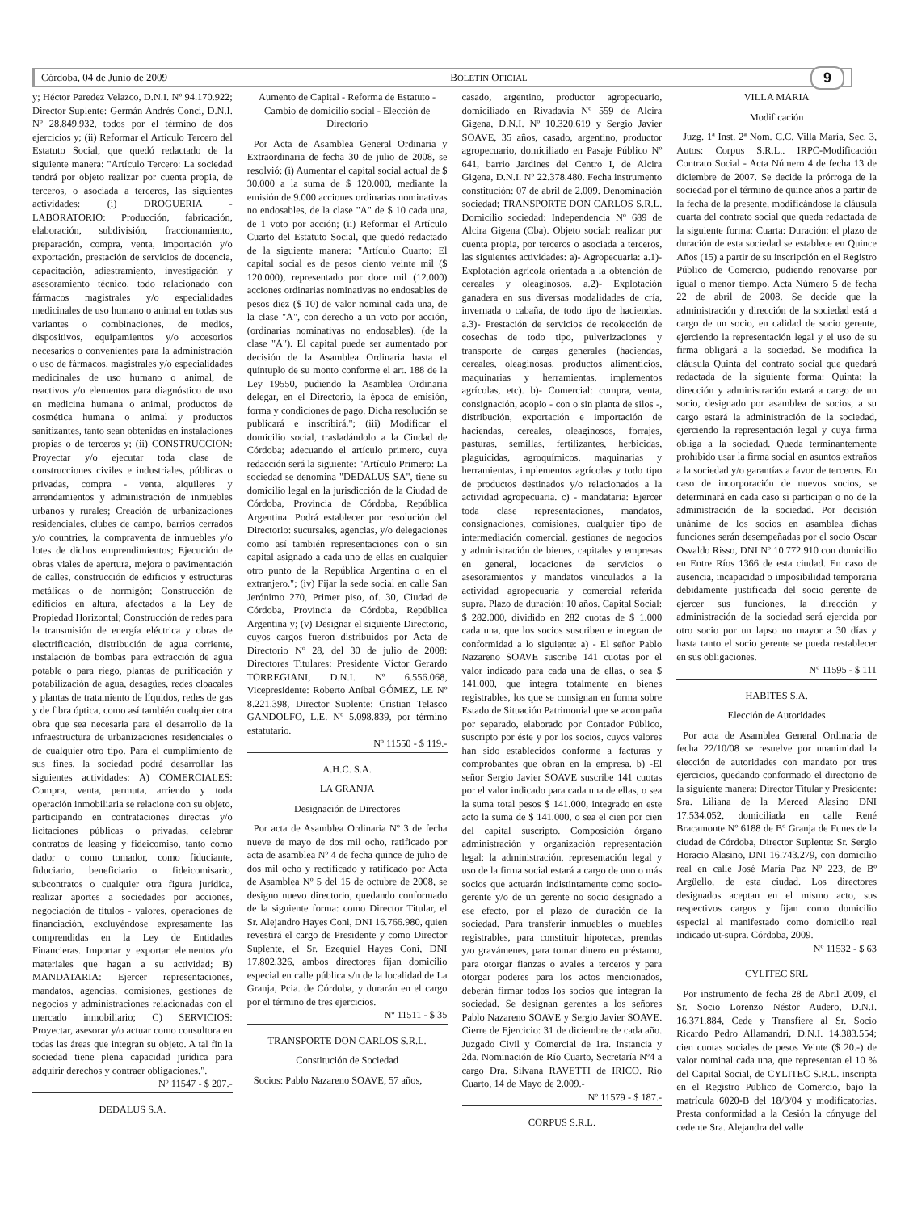Córdoba, 04 de Junio de 2009 BOLETÍN OFICIAL 9
y; Héctor Paredez Velazco, D.N.I. Nº 94.170.922; Director Suplente: Germán Andrés Conci, D.N.I. Nº 28.849.932, todos por el término de dos ejercicios y; (ii) Reformar el Artículo Tercero del Estatuto Social, que quedó redactado de la siguiente manera: "Artículo Tercero: La sociedad tendrá por objeto realizar por cuenta propia, de terceros, o asociada a terceros, las siguientes actividades: (i) DROGUERIA - LABORATORIO: Producción, fabricación, elaboración, subdivisión, fraccionamiento, preparación, compra, venta, importación y/o exportación, prestación de servicios de docencia, capacitación, adiestramiento, investigación y asesoramiento técnico, todo relacionado con fármacos magistrales y/o especialidades medicinales de uso humano o animal en todas sus variantes o combinaciones, de medios, dispositivos, equipamientos y/o accesorios necesarios o convenientes para la administración o uso de fármacos, magistrales y/o especialidades medicinales de uso humano o animal, de reactivos y/o elementos para diagnóstico de uso en medicina humana o animal, productos de cosmética humana o animal y productos sanitizantes, tanto sean obtenidas en instalaciones propias o de terceros y; (ii) CONSTRUCCION: Proyectar y/o ejecutar toda clase de construcciones civiles e industriales, públicas o privadas, compra - venta, alquileres y arrendamientos y administración de inmuebles urbanos y rurales; Creación de urbanizaciones residenciales, clubes de campo, barrios cerrados y/o countries, la compraventa de inmuebles y/o lotes de dichos emprendimientos; Ejecución de obras viales de apertura, mejora o pavimentación de calles, construcción de edificios y estructuras metálicas o de hormigón; Construcción de edificios en altura, afectados a la Ley de Propiedad Horizontal; Construcción de redes para la transmisión de energía eléctrica y obras de electrificación, distribución de agua corriente, instalación de bombas para extracción de agua potable o para riego, plantas de purificación y potabilización de agua, desagües, redes cloacales y plantas de tratamiento de líquidos, redes de gas y de fibra óptica, como así también cualquier otra obra que sea necesaria para el desarrollo de la infraestructura de urbanizaciones residenciales o de cualquier otro tipo. Para el cumplimiento de sus fines, la sociedad podrá desarrollar las siguientes actividades: A) COMERCIALES: Compra, venta, permuta, arriendo y toda operación inmobiliaria se relacione con su objeto, participando en contrataciones directas y/o licitaciones públicas o privadas, celebrar contratos de leasing y fideicomiso, tanto como dador o como tomador, como fiduciante, fiduciario, beneficiario o fideicomisario, subcontratos o cualquier otra figura jurídica, realizar aportes a sociedades por acciones, negociación de títulos - valores, operaciones de financiación, excluyéndose expresamente las comprendidas en la Ley de Entidades Financieras. Importar y exportar elementos y/o materiales que hagan a su actividad; B) MANDATARIA: Ejercer representaciones, mandatos, agencias, comisiones, gestiones de negocios y administraciones relacionadas con el mercado inmobiliario; C) SERVICIOS: Proyectar, asesorar y/o actuar como consultora en todas las áreas que integran su objeto. A tal fin la sociedad tiene plena capacidad jurídica para adquirir derechos y contraer obligaciones.".
Nº 11547 - $ 207.-
DEDALUS S.A.
Aumento de Capital - Reforma de Estatuto - Cambio de domicilio social - Elección de Directorio
Por Acta de Asamblea General Ordinaria y Extraordinaria de fecha 30 de julio de 2008, se resolvió: (i) Aumentar el capital social actual de $ 30.000 a la suma de $ 120.000, mediante la emisión de 9.000 acciones ordinarias nominativas no endosables, de la clase "A" de $ 10 cada una, de 1 voto por acción; (ii) Reformar el Artículo Cuarto del Estatuto Social, que quedó redactado de la siguiente manera: "Artículo Cuarto: El capital social es de pesos ciento veinte mil ($ 120.000), representado por doce mil (12.000) acciones ordinarias nominativas no endosables de pesos diez ($ 10) de valor nominal cada una, de la clase "A", con derecho a un voto por acción, (ordinarias nominativas no endosables), (de la clase "A"). El capital puede ser aumentado por decisión de la Asamblea Ordinaria hasta el quíntuplo de su monto conforme el art. 188 de la Ley 19550, pudiendo la Asamblea Ordinaria delegar, en el Directorio, la época de emisión, forma y condiciones de pago. Dicha resolución se publicará e inscribirá."; (iii) Modificar el domicilio social, trasladándolo a la Ciudad de Córdoba; adecuando el artículo primero, cuya redacción será la siguiente: "Artículo Primero: La sociedad se denomina "DEDALUS SA", tiene su domicilio legal en la jurisdicción de la Ciudad de Córdoba, Provincia de Córdoba, República Argentina. Podrá establecer por resolución del Directorio: sucursales, agencias, y/o delegaciones como así también representaciones con o sin capital asignado a cada uno de ellas en cualquier otro punto de la República Argentina o en el extranjero."; (iv) Fijar la sede social en calle San Jerónimo 270, Primer piso, of. 30, Ciudad de Córdoba, Provincia de Córdoba, República Argentina y; (v) Designar el siguiente Directorio, cuyos cargos fueron distribuidos por Acta de Directorio Nº 28, del 30 de julio de 2008: Directores Titulares: Presidente Víctor Gerardo TORREGIANI, D.N.I. Nº 6.556.068, Vicepresidente: Roberto Aníbal GÓMEZ, LE Nº 8.221.398, Director Suplente: Cristian Telasco GANDOLFO, L.E. Nº 5.098.839, por término estatutario.
Nº 11550 - $ 119.-
A.H.C. S.A.
LA GRANJA
Designación de Directores
Por acta de Asamblea Ordinaria Nº 3 de fecha nueve de mayo de dos mil ocho, ratificado por acta de asamblea Nº 4 de fecha quince de julio de dos mil ocho y rectificado y ratificado por Acta de Asamblea Nº 5 del 15 de octubre de 2008, se designo nuevo directorio, quedando conformado de la siguiente forma: como Director Titular, el Sr. Alejandro Hayes Coni, DNI 16.766.980, quien revestirá el cargo de Presidente y como Director Suplente, el Sr. Ezequiel Hayes Coni, DNI 17.802.326, ambos directores fijan domicilio especial en calle pública s/n de la localidad de La Granja, Pcia. de Córdoba, y durarán en el cargo por el término de tres ejercicios.
Nº 11511 - $ 35
TRANSPORTE DON CARLOS S.R.L.
Constitución de Sociedad
Socios: Pablo Nazareno SOAVE, 57 años,
casado, argentino, productor agropecuario, domiciliado en Rivadavia Nº 559 de Alcira Gigena, D.N.I. Nº 10.320.619 y Sergio Javier SOAVE, 35 años, casado, argentino, productor agropecuario, domiciliado en Pasaje Público Nº 641, barrio Jardines del Centro I, de Alcira Gigena, D.N.I. Nº 22.378.480. Fecha instrumento constitución: 07 de abril de 2.009. Denominación sociedad; TRANSPORTE DON CARLOS S.R.L. Domicilio sociedad: Independencia Nº 689 de Alcira Gigena (Cba). Objeto social: realizar por cuenta propia, por terceros o asociada a terceros, las siguientes actividades: a)- Agropecuaria: a.1)- Explotación agrícola orientada a la obtención de cereales y oleaginosos. a.2)- Explotación ganadera en sus diversas modalidades de cría, invernada o cabaña, de todo tipo de haciendas. a.3)- Prestación de servicios de recolección de cosechas de todo tipo, pulverizaciones y transporte de cargas generales (haciendas, cereales, oleaginosas, productos alimenticios, maquinarias y herramientas, implementos agrícolas, etc). b)- Comercial: compra, venta, consignación, acopio - con o sin planta de silos -, distribución, exportación e importación de haciendas, cereales, oleaginosos, forrajes, pasturas, semillas, fertilizantes, herbicidas, plaguicidas, agroquímicos, maquinarias y herramientas, implementos agrícolas y todo tipo de productos destinados y/o relacionados a la actividad agropecuaria. c) - mandataria: Ejercer toda clase representaciones, mandatos, consignaciones, comisiones, cualquier tipo de intermediación comercial, gestiones de negocios y administración de bienes, capitales y empresas en general, locaciones de servicios o asesoramientos y mandatos vinculados a la actividad agropecuaria y comercial referida supra. Plazo de duración: 10 años. Capital Social: $ 282.000, dividido en 282 cuotas de $ 1.000 cada una, que los socios suscriben e integran de conformidad a lo siguiente: a) - El señor Pablo Nazareno SOAVE suscribe 141 cuotas por el valor indicado para cada una de ellas, o sea $ 141.000, que integra totalmente en bienes registrables, los que se consignan en forma sobre Estado de Situación Patrimonial que se acompaña por separado, elaborado por Contador Público, suscripto por éste y por los socios, cuyos valores han sido establecidos conforme a facturas y comprobantes que obran en la empresa. b) -El señor Sergio Javier SOAVE suscribe 141 cuotas por el valor indicado para cada una de ellas, o sea la suma total pesos $ 141.000, integrado en este acto la suma de $ 141.000, o sea el cien por cien del capital suscripto. Composición órgano administración y organización representación legal: la administración, representación legal y uso de la firma social estará a cargo de uno o más socios que actuarán indistintamente como socio-gerente y/o de un gerente no socio designado a ese efecto, por el plazo de duración de la sociedad. Para transferir inmuebles o muebles registrables, para constituir hipotecas, prendas y/o gravámenes, para tomar dinero en préstamo, para otorgar fianzas o avales a terceros y para otorgar poderes para los actos mencionados, deberán firmar todos los socios que integran la sociedad. Se designan gerentes a los señores Pablo Nazareno SOAVE y Sergio Javier SOAVE. Cierre de Ejercicio: 31 de diciembre de cada año. Juzgado Civil y Comercial de 1ra. Instancia y 2da. Nominación de Río Cuarto, Secretaría Nº4 a cargo Dra. Silvana RAVETTI de IRICO. Río Cuarto, 14 de Mayo de 2.009.-
Nº 11579 - $ 187.-
CORPUS S.R.L.
VILLA MARIA
Modificación
Juzg. 1ª Inst. 2ª Nom. C.C. Villa María, Sec. 3, Autos: Corpus S.R.L.. IRPC-Modificación Contrato Social - Acta Número 4 de fecha 13 de diciembre de 2007. Se decide la prórroga de la sociedad por el término de quince años a partir de la fecha de la presente, modificándose la cláusula cuarta del contrato social que queda redactada de la siguiente forma: Cuarta: Duración: el plazo de duración de esta sociedad se establece en Quince Años (15) a partir de su inscripción en el Registro Público de Comercio, pudiendo renovarse por igual o menor tiempo. Acta Número 5 de fecha 22 de abril de 2008. Se decide que la administración y dirección de la sociedad está a cargo de un socio, en calidad de socio gerente, ejerciendo la representación legal y el uso de su firma obligará a la sociedad. Se modifica la cláusula Quinta del contrato social que quedará redactada de la siguiente forma: Quinta: la dirección y administración estará a cargo de un socio, designado por asamblea de socios, a su cargo estará la administración de la sociedad, ejerciendo la representación legal y cuya firma obliga a la sociedad. Queda terminantemente prohibido usar la firma social en asuntos extraños a la sociedad y/o garantías a favor de terceros. En caso de incorporación de nuevos socios, se determinará en cada caso si participan o no de la administración de la sociedad. Por decisión unánime de los socios en asamblea dichas funciones serán desempeñadas por el socio Oscar Osvaldo Risso, DNI Nº 10.772.910 con domicilio en Entre Ríos 1366 de esta ciudad. En caso de ausencia, incapacidad o imposibilidad temporaria debidamente justificada del socio gerente de ejercer sus funciones, la dirección y administración de la sociedad será ejercida por otro socio por un lapso no mayor a 30 días y hasta tanto el socio gerente se pueda restablecer en sus obligaciones.
Nº 11595 - $ 111
HABITES S.A.
Elección de Autoridades
Por acta de Asamblea General Ordinaria de fecha 22/10/08 se resuelve por unanimidad la elección de autoridades con mandato por tres ejercicios, quedando conformado el directorio de la siguiente manera: Director Titular y Presidente: Sra. Liliana de la Merced Alasino DNI 17.534.052, domiciliada en calle René Bracamonte Nº 6188 de Bº Granja de Funes de la ciudad de Córdoba, Director Suplente: Sr. Sergio Horacio Alasino, DNI 16.743.279, con domicilio real en calle José María Paz Nº 223, de Bº Argüello, de esta ciudad. Los directores designados aceptan en el mismo acto, sus respectivos cargos y fijan como domicilio especial al manifestado como domicilio real indicado ut-supra. Córdoba, 2009.
Nº 11532 - $ 63
CYLITEC SRL
Por instrumento de fecha 28 de Abril 2009, el Sr. Socio Lorenzo Néstor Audero, D.N.I. 16.371.884, Cede y Transfiere al Sr. Socio Ricardo Pedro Allamandri, D.N.I. 14.383.554; cien cuotas sociales de pesos Veinte ($ 20.-) de valor nominal cada una, que representan el 10 % del Capital Social, de CYLITEC S.R.L. inscripta en el Registro Publico de Comercio, bajo la matrícula 6020-B del 18/3/04 y modificatorias. Presta conformidad a la Cesión la cónyuge del cedente Sra. Alejandra del valle